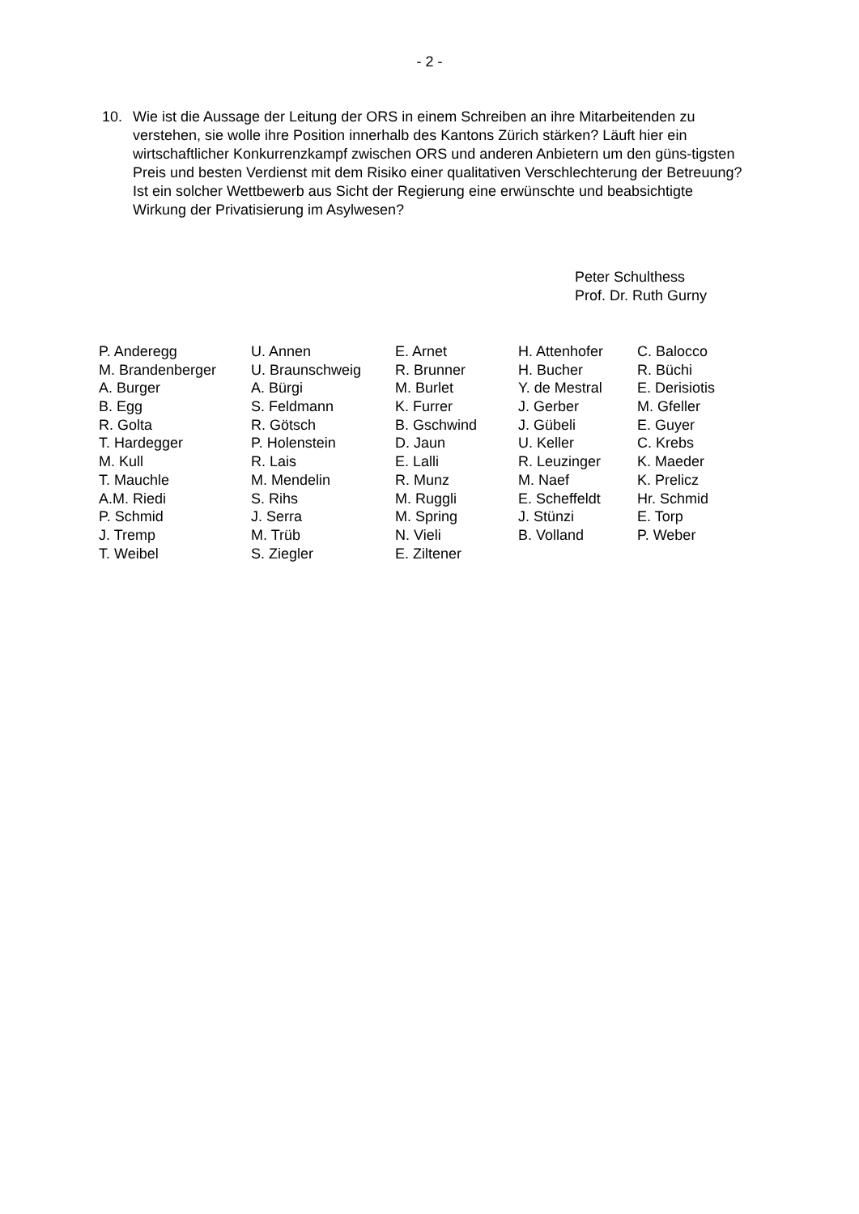- 2 -
10. Wie ist die Aussage der Leitung der ORS in einem Schreiben an ihre Mitarbeitenden zu verstehen, sie wolle ihre Position innerhalb des Kantons Zürich stärken? Läuft hier ein wirtschaftlicher Konkurrenzkampf zwischen ORS und anderen Anbietern um den güns-tigsten Preis und besten Verdienst mit dem Risiko einer qualitativen Verschlechterung der Betreuung? Ist ein solcher Wettbewerb aus Sicht der Regierung eine erwünschte und beabsichtigte Wirkung der Privatisierung im Asylwesen?
Peter Schulthess
Prof. Dr. Ruth Gurny
| P. Anderegg | U. Annen | E. Arnet | H. Attenhofer | C. Balocco |
| M. Brandenberger | U. Braunschweig | R. Brunner | H. Bucher | R. Büchi |
| A. Burger | A. Bürgi | M. Burlet | Y. de Mestral | E. Derisiotis |
| B. Egg | S. Feldmann | K. Furrer | J. Gerber | M. Gfeller |
| R. Golta | R. Götsch | B. Gschwind | J. Gübeli | E. Guyer |
| T. Hardegger | P. Holenstein | D. Jaun | U. Keller | C. Krebs |
| M. Kull | R. Lais | E. Lalli | R. Leuzinger | K. Maeder |
| T. Mauchle | M. Mendelin | R. Munz | M. Naef | K. Prelicz |
| A.M. Riedi | S. Rihs | M. Ruggli | E. Scheffeldt | Hr. Schmid |
| P. Schmid | J. Serra | M. Spring | J. Stünzi | E. Torp |
| J. Tremp | M. Trüb | N. Vieli | B. Volland | P. Weber |
| T. Weibel | S. Ziegler | E. Ziltener | | |